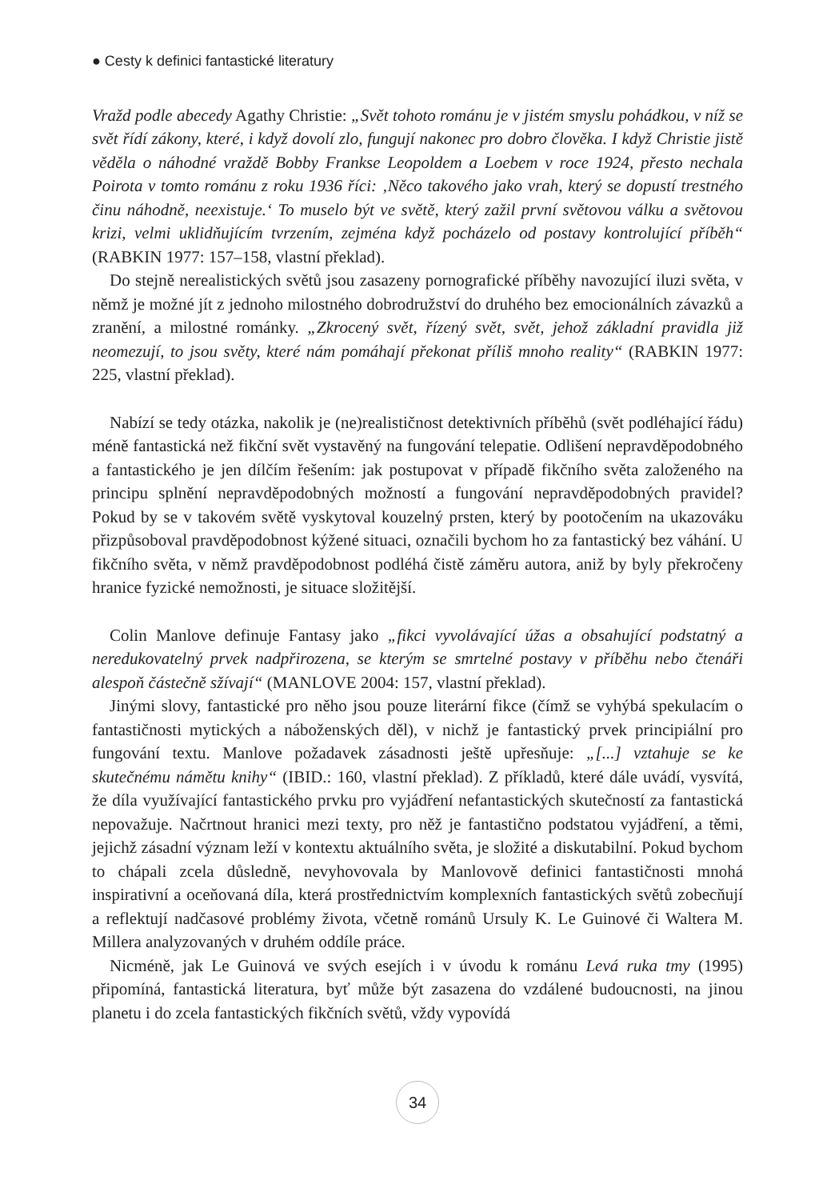● Cesty k definici fantastické literatury
Vražd podle abecedy Agathy Christie: „Svět tohoto románu je v jistém smyslu pohádkou, v níž se svět řídí zákony, které, i když dovolí zlo, fungují nakonec pro dobro člověka. I když Christie jistě věděla o náhodné vraždě Bobby Frankse Leopoldem a Loebem v roce 1924, přesto nechala Poirota v tomto románu z roku 1936 říci: ‚Něco takového jako vrah, který se dopustí trestného činu náhodně, neexistuje.‘ To muselo být ve světě, který zažil první světovou válku a světovou krizi, velmi uklidňujícím tvrzením, zejména když pocházelo od postavy kontrolující příběh“ (RABKIN 1977: 157–158, vlastní překlad).
Do stejně nerealistických světů jsou zasazeny pornografické příběhy navozující iluzi světa, v němž je možné jít z jednoho milostného dobrodružství do druhého bez emocionálních závazků a zranění, a milostné románky. „Zkrocený svět, řízený svět, svět, jehož základní pravidla již neomezují, to jsou světy, které nám pomáhají překonat příliš mnoho reality“ (RABKIN 1977: 225, vlastní překlad).
Nabízí se tedy otázka, nakolik je (ne)realističnost detektivních příběhů (svět podléhající řádu) méně fantastická než fikční svět vystavěný na fungování telepatie. Odlišení nepravděpodobného a fantastického je jen dílčím řešením: jak postupovat v případě fikčního světa založeného na principu splnění nepravděpodobných možností a fungování nepravděpodobných pravidel? Pokud by se v takovém světě vyskytoval kouzelný prsten, který by pootočením na ukazováku přizpůsoboval pravděpodobnost kýžené situaci, označili bychom ho za fantastický bez váhání. U fikčního světa, v němž pravděpodobnost podléhá čistě záměru autora, aniž by byly překročeny hranice fyzické nemožnosti, je situace složitější.
Colin Manlove definuje Fantasy jako „fikci vyvolávající úžas a obsahující podstatný a neredukovatelný prvek nadpřirozena, se kterým se smrtelné postavy v příběhu nebo čtenáři alespoň částečně sžívají“ (MANLOVE 2004: 157, vlastní překlad).
Jinými slovy, fantastické pro něho jsou pouze literární fikce (čímž se vyhýbá spekulacím o fantastičnosti mytických a náboženských děl), v nichž je fantastický prvek principiální pro fungování textu. Manlove požadavek zásadnosti ještě upřesňuje: „[...] vztahuje se ke skutečnému námětu knihy“ (IBID.: 160, vlastní překlad). Z příkladů, které dále uvádí, vysvítá, že díla využívající fantastického prvku pro vyjádření nefantastických skutečností za fantastická nepovažuje. Načrtnout hranici mezi texty, pro něž je fantastično podstatou vyjádření, a těmi, jejichž zásadní význam leží v kontextu aktuálního světa, je složité a diskutabilní. Pokud bychom to chápali zcela důsledně, nevyhovovala by Manlovově definici fantastičnosti mnohá inspirativní a oceňovaná díla, která prostřednictvím komplexních fantastických světů zobecňují a reflektují nadčasové problémy života, včetně románů Ursuly K. Le Guinové či Waltera M. Millera analyzovaných v druhém oddíle práce.
Nicméně, jak Le Guinová ve svých esejích i v úvodu k románu Levá ruka tmy (1995) připomíná, fantastická literatura, byť může být zasazena do vzdálené budoucnosti, na jinou planetu i do zcela fantastických fikčních světů, vždy vypovídá
34